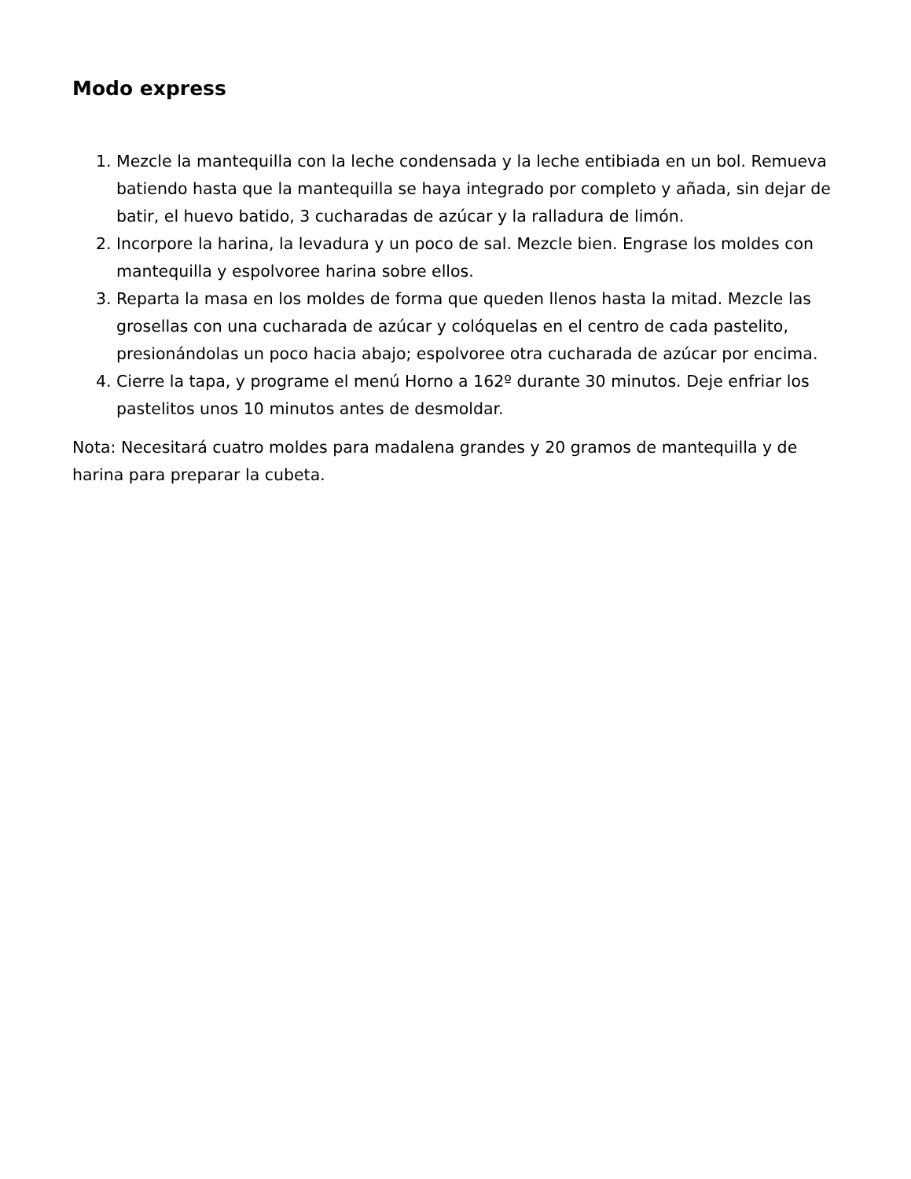Modo express
1. Mezcle la mantequilla con la leche condensada y la leche entibiada en un bol. Remueva batiendo hasta que la mantequilla se haya integrado por completo y añada, sin dejar de batir, el huevo batido, 3 cucharadas de azúcar y la ralladura de limón.
2. Incorpore la harina, la levadura y un poco de sal. Mezcle bien. Engrase los moldes con mantequilla y espolvoree harina sobre ellos.
3. Reparta la masa en los moldes de forma que queden llenos hasta la mitad. Mezcle las grosellas con una cucharada de azúcar y colóquelas en el centro de cada pastelito, presionándolas un poco hacia abajo; espolvoree otra cucharada de azúcar por encima.
4. Cierre la tapa, y programe el menú Horno a 162º durante 30 minutos. Deje enfriar los pastelitos unos 10 minutos antes de desmoldar.
Nota: Necesitará cuatro moldes para madalena grandes y 20 gramos de mantequilla y de harina para preparar la cubeta.